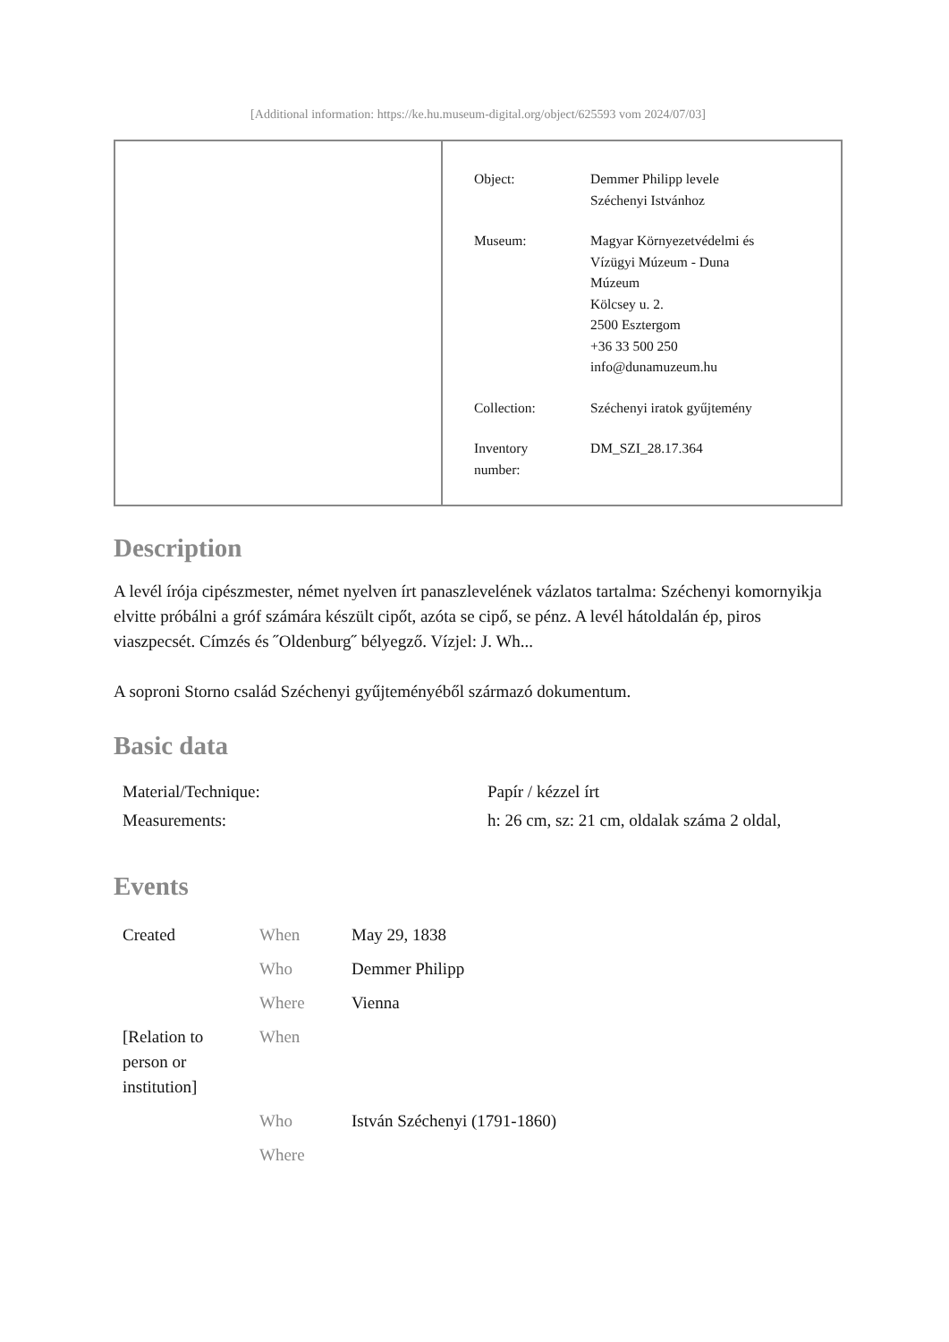[Additional information: https://ke.hu.museum-digital.org/object/625593 vom 2024/07/03]
| Object: | Demmer Philipp levele Széchenyi Istvánhoz |
| Museum: | Magyar Környezetvédelmi és Vízügyi Múzeum - Duna Múzeum Kölcsey u. 2. 2500 Esztergom +36 33 500 250 info@dunamuzeum.hu |
| Collection: | Széchenyi iratok gyűjtemény |
| Inventory number: | DM_SZI_28.17.364 |
Description
A levél írója cipészmester, német nyelven írt panaszlevelének vázlatos tartalma: Széchenyi komornyikja elvitte próbálni a gróf számára készült cipőt, azóta se cipő, se pénz. A levél hátoldalán ép, piros viaszpecsét. Címzés és ˝Oldenburg˝ bélyegző. Vízjel: J. Wh...
A soproni Storno család Széchenyi gyűjteményéből származó dokumentum.
Basic data
| Material/Technique: | Papír / kézzel írt |
| Measurements: | h: 26 cm, sz: 21 cm, oldalak száma 2 oldal, |
Events
| Created | When | May 29, 1838 |
| | Who | Demmer Philipp |
| | Where | Vienna |
| [Relation to person or institution] | When | |
| | Who | István Széchenyi (1791-1860) |
| | Where | |